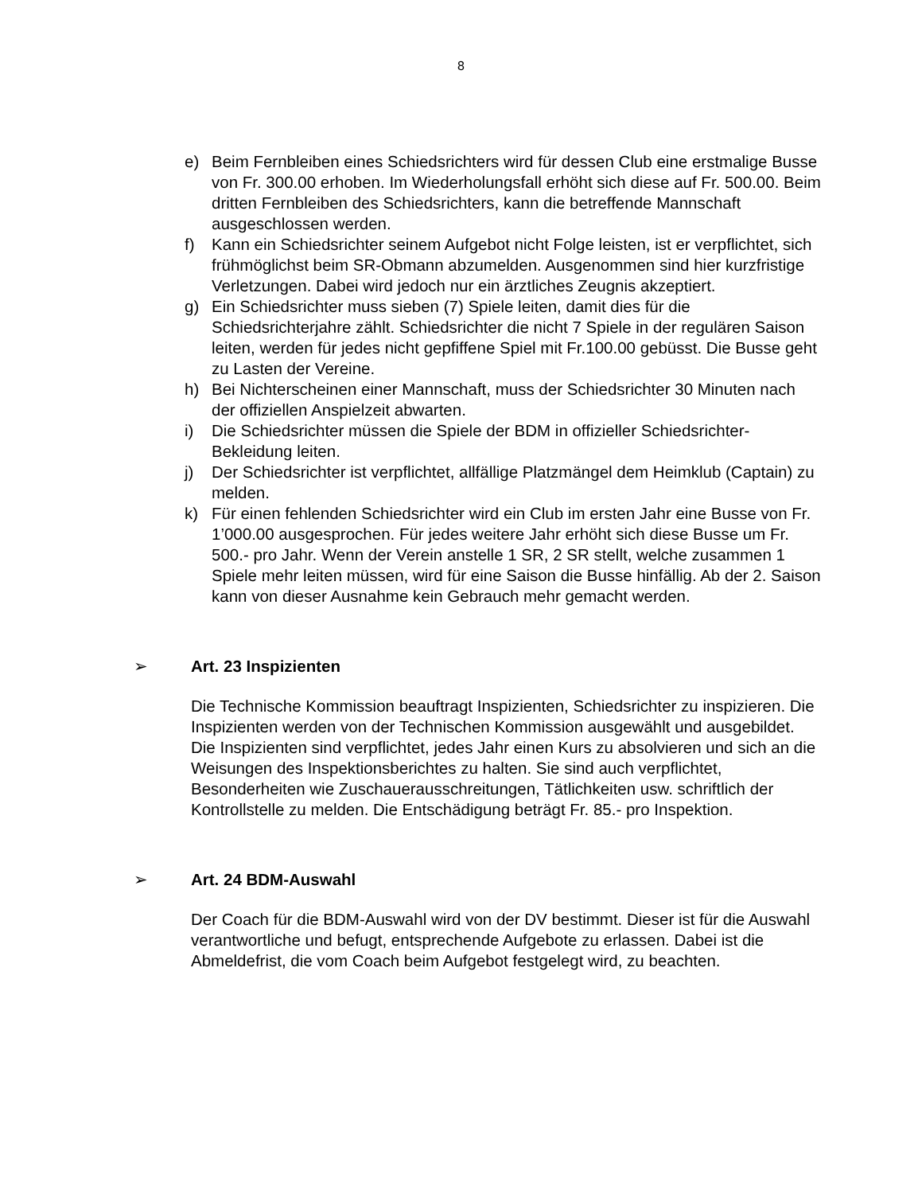8
e) Beim Fernbleiben eines Schiedsrichters wird für dessen Club eine erstmalige Busse von Fr. 300.00 erhoben. Im Wiederholungsfall erhöht sich diese auf Fr. 500.00. Beim dritten Fernbleiben des Schiedsrichters, kann die betreffende Mannschaft ausgeschlossen werden.
f) Kann ein Schiedsrichter seinem Aufgebot nicht Folge leisten, ist er verpflichtet, sich frühmöglichst beim SR-Obmann abzumelden. Ausgenommen sind hier kurzfristige Verletzungen. Dabei wird jedoch nur ein ärztliches Zeugnis akzeptiert.
g) Ein Schiedsrichter muss sieben (7) Spiele leiten, damit dies für die Schiedsrichterjahre zählt. Schiedsrichter die nicht 7 Spiele in der regulären Saison leiten, werden für jedes nicht gepfiffene Spiel mit Fr.100.00 gebüsst. Die Busse geht zu Lasten der Vereine.
h) Bei Nichterscheinen einer Mannschaft, muss der Schiedsrichter 30 Minuten nach der offiziellen Anspielzeit abwarten.
i) Die Schiedsrichter müssen die Spiele der BDM in offizieller Schiedsrichter-Bekleidung leiten.
j) Der Schiedsrichter ist verpflichtet, allfällige Platzmängel dem Heimklub (Captain) zu melden.
k) Für einen fehlenden Schiedsrichter wird ein Club im ersten Jahr eine Busse von Fr. 1’000.00 ausgesprochen. Für jedes weitere Jahr erhöht sich diese Busse um Fr. 500.- pro Jahr. Wenn der Verein anstelle 1 SR, 2 SR stellt, welche zusammen 1 Spiele mehr leiten müssen, wird für eine Saison die Busse hinfällig. Ab der 2. Saison kann von dieser Ausnahme kein Gebrauch mehr gemacht werden.
➢ Art. 23 Inspizienten
Die Technische Kommission beauftragt Inspizienten, Schiedsrichter zu inspizieren. Die Inspizienten werden von der Technischen Kommission ausgewählt und ausgebildet. Die Inspizienten sind verpflichtet, jedes Jahr einen Kurs zu absolvieren und sich an die Weisungen des Inspektionsberichtes zu halten. Sie sind auch verpflichtet, Besonderheiten wie Zuschauerausschreitungen, Tätlichkeiten usw. schriftlich der Kontrollstelle zu melden. Die Entschädigung beträgt Fr. 85.- pro Inspektion.
➢ Art. 24 BDM-Auswahl
Der Coach für die BDM-Auswahl wird von der DV bestimmt. Dieser ist für die Auswahl verantwortliche und befugt, entsprechende Aufgebote zu erlassen. Dabei ist die Abmeldefrist, die vom Coach beim Aufgebot festgelegt wird, zu beachten.